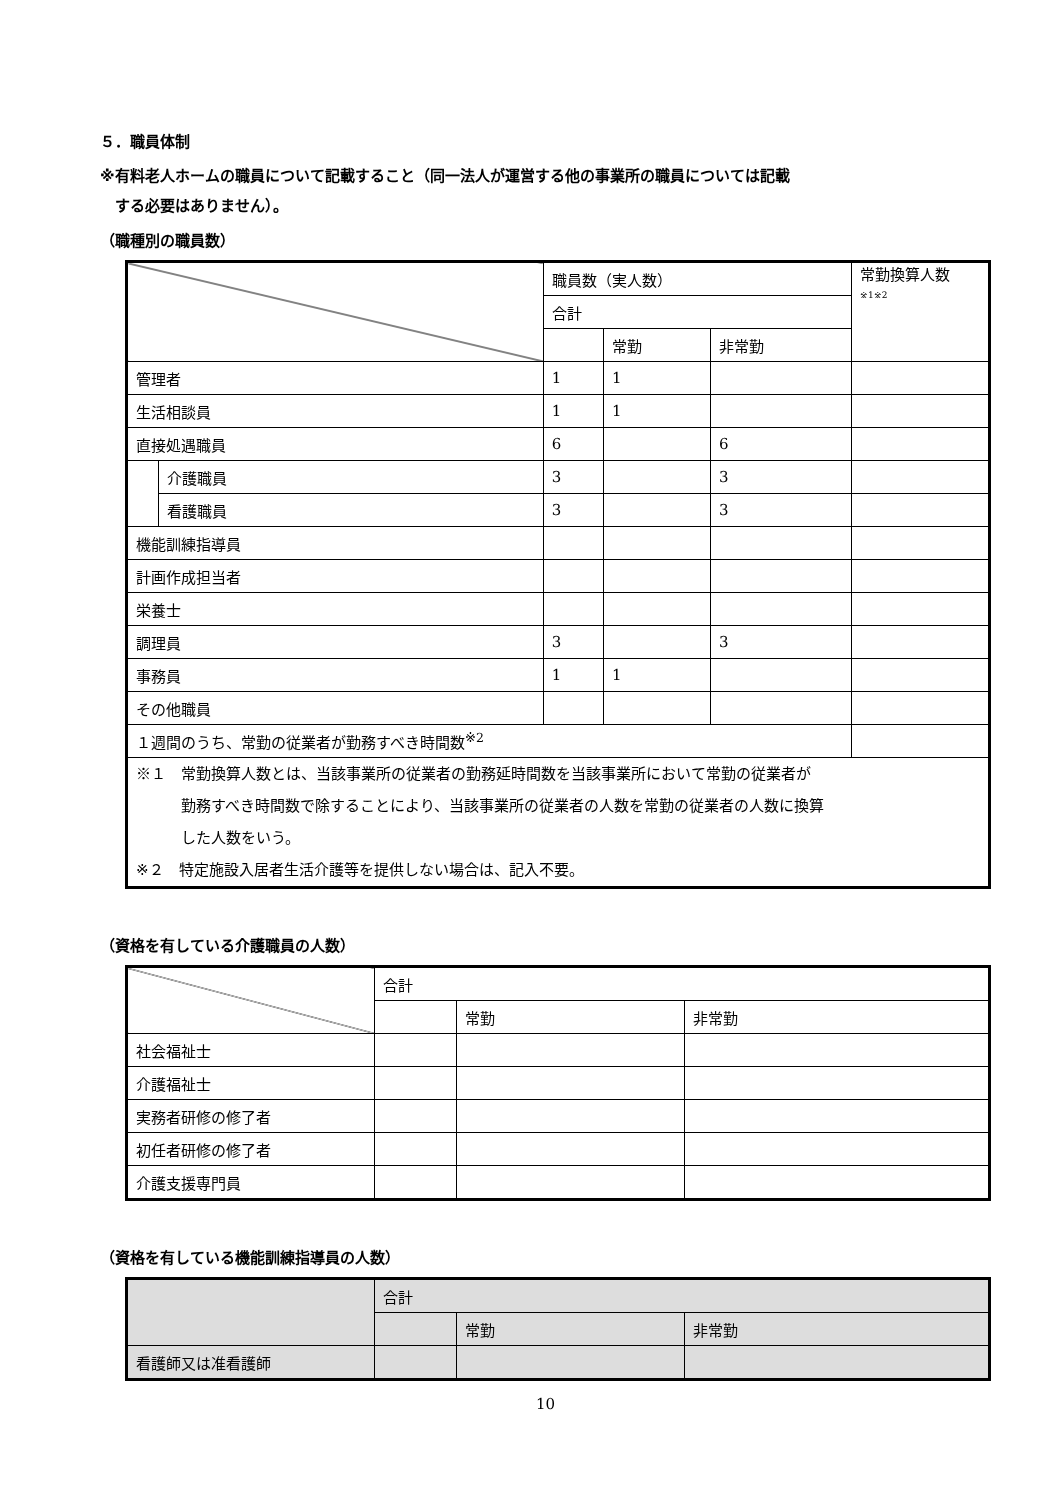５．職員体制
※有料老人ホームの職員について記載すること（同一法人が運営する他の事業所の職員については記載
　する必要はありません）。
（職種別の職員数）
| | | 職員数（実人数） | | | 常勤換算人数 ※1※2 |
| --- | --- | --- | --- | --- | --- |
| | | 合計 | | | |
| | | | 常勤 | 非常勤 | |
| 管理者 | | 1 | 1 | | |
| 生活相談員 | | 1 | 1 | | |
| 直接処遇職員 | | 6 | | 6 | |
| | 介護職員 | 3 | | 3 | |
| | 看護職員 | 3 | | 3 | |
| 機能訓練指導員 | | | | | |
| 計画作成担当者 | | | | | |
| 栄養士 | | | | | |
| 調理員 | | 3 | | 3 | |
| 事務員 | | 1 | 1 | | |
| その他職員 | | | | | |
| １週間のうち、常勤の従業者が勤務すべき時間数<sup>※2</sup> | | | | | |
| ※１ 常勤換算人数とは、当該事業所の従業者の勤務延時間数を当該事業所において常勤の従業者が 勤務すべき時間数で除することにより、当該事業所の従業者の人数を常勤の従業者の人数に換算 した人数をいう。 ※２ 特定施設入居者生活介護等を提供しない場合は、記入不要。 | | | | | |
（資格を有している介護職員の人数）
| | 合計 | | |
| --- | --- | --- | --- |
| | | 常勤 | 非常勤 |
| 社会福祉士 | | | |
| 介護福祉士 | | | |
| 実務者研修の修了者 | | | |
| 初任者研修の修了者 | | | |
| 介護支援専門員 | | | |
（資格を有している機能訓練指導員の人数）
| | 合計 | | |
| --- | --- | --- | --- |
| | | 常勤 | 非常勤 |
| 看護師又は准看護師 | | | |
10